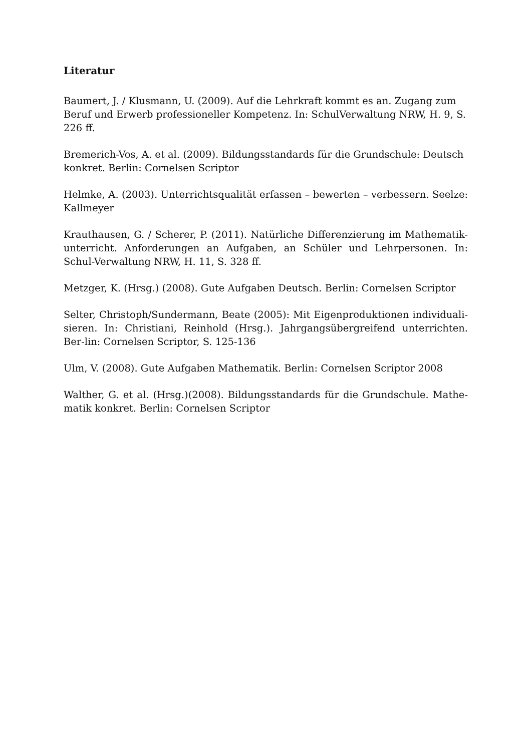Literatur
Baumert, J. / Klusmann, U. (2009). Auf die Lehrkraft kommt es an. Zugang zum Beruf und Erwerb professioneller Kompetenz. In: SchulVerwaltung NRW, H. 9, S. 226 ff.
Bremerich-Vos, A. et al. (2009). Bildungsstandards für die Grundschule: Deutsch konkret. Berlin: Cornelsen Scriptor
Helmke, A. (2003). Unterrichtsqualität erfassen – bewerten – verbessern. Seelze: Kallmeyer
Krauthausen, G. / Scherer, P. (2011). Natürliche Differenzierung im Mathematik-unterricht. Anforderungen an Aufgaben, an Schüler und Lehrpersonen. In: Schul-Verwaltung NRW, H. 11, S. 328 ff.
Metzger, K. (Hrsg.) (2008). Gute Aufgaben Deutsch. Berlin: Cornelsen Scriptor
Selter, Christoph/Sundermann, Beate (2005): Mit Eigenproduktionen individuali-sieren. In: Christiani, Reinhold (Hrsg.). Jahrgangsübergreifend unterrichten. Ber-lin: Cornelsen Scriptor, S. 125-136
Ulm, V. (2008). Gute Aufgaben Mathematik. Berlin: Cornelsen Scriptor 2008
Walther, G. et al. (Hrsg.)(2008). Bildungsstandards für die Grundschule. Mathe-matik konkret. Berlin: Cornelsen Scriptor